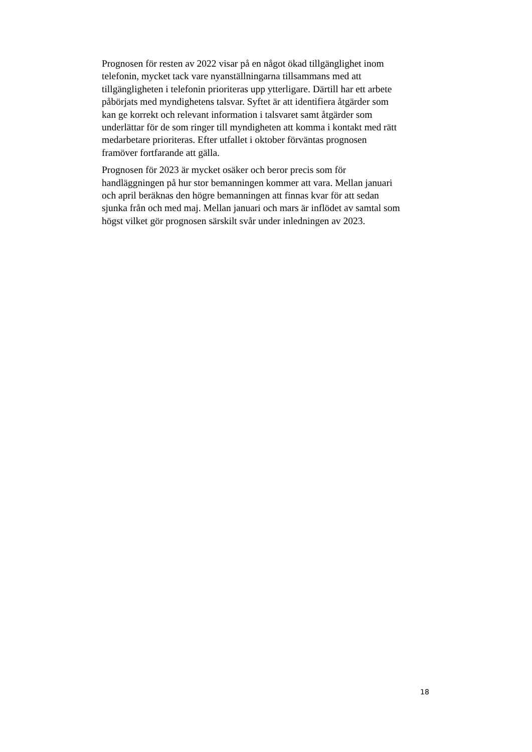Prognosen för resten av 2022 visar på en något ökad tillgänglighet inom
telefonin, mycket tack vare nyanställningarna tillsammans med att
tillgängligheten i telefonin prioriteras upp ytterligare. Därtill har ett arbete
påbörjats med myndighetens talsvar. Syftet är att identifiera åtgärder som
kan ge korrekt och relevant information i talsvaret samt åtgärder som
underlättar för de som ringer till myndigheten att komma i kontakt med rätt
medarbetare prioriteras. Efter utfallet i oktober förväntas prognosen
framöver fortfarande att gälla.
Prognosen för 2023 är mycket osäker och beror precis som för
handläggningen på hur stor bemanningen kommer att vara. Mellan januari
och april beräknas den högre bemanningen att finnas kvar för att sedan
sjunka från och med maj. Mellan januari och mars är inflödet av samtal som
högst vilket gör prognosen särskilt svår under inledningen av 2023.
18